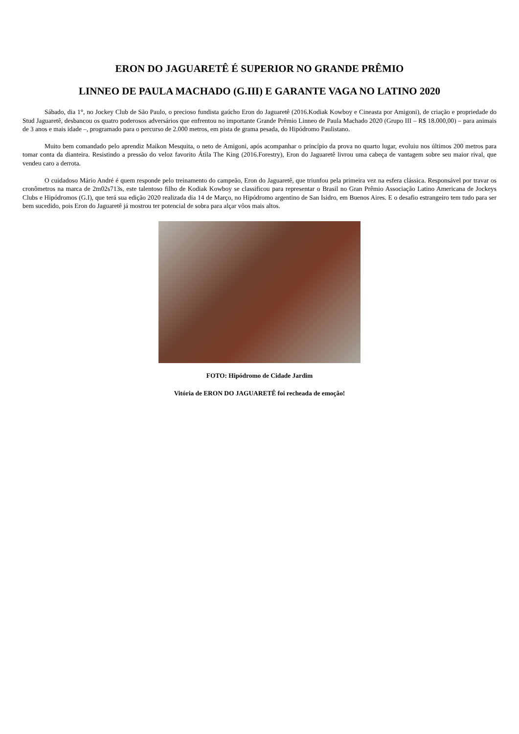ERON DO JAGUARETÊ É SUPERIOR NO GRANDE PRÊMIO
LINNEO DE PAULA MACHADO (G.III) E GARANTE VAGA NO LATINO 2020
Sábado, dia 1°, no Jockey Club de São Paulo, o precioso fundista gaúcho Eron do Jaguaretê (2016.Kodiak Kowboy e Cineasta por Amigoni), de criação e propriedade do Stud Jaguaretê, desbancou os quatro poderosos adversários que enfrentou no importante Grande Prêmio Linneo de Paula Machado 2020 (Grupo III – R$ 18.000,00) – para animais de 3 anos e mais idade –, programado para o percurso de 2.000 metros, em pista de grama pesada, do Hipódromo Paulistano.
Muito bem comandado pelo aprendiz Maikon Mesquita, o neto de Amigoni, após acompanhar o princípio da prova no quarto lugar, evoluiu nos últimos 200 metros para tomar conta da dianteira. Resistindo a pressão do veloz favorito Átila The King (2016.Forestry), Eron do Jaguaretê livrou uma cabeça de vantagem sobre seu maior rival, que vendeu caro a derrota.
O cuidadoso Mário André é quem responde pelo treinamento do campeão, Eron do Jaguaretê, que triunfou pela primeira vez na esfera clássica. Responsável por travar os cronômetros na marca de 2m02s713s, este talentoso filho de Kodiak Kowboy se classificou para representar o Brasil no Gran Prêmio Associação Latino Americana de Jockeys Clubs e Hipódromos (G.I), que terá sua edição 2020 realizada dia 14 de Março, no Hipódromo argentino de San Isidro, em Buenos Aires. E o desafio estrangeiro tem tudo para ser bem sucedido, pois Eron do Jaguaretê já mostrou ter potencial de sobra para alçar vôos mais altos.
FOTO: Hipódromo de Cidade Jardim
Vitória de ERON DO JAGUARETÊ foi recheada de emoção!